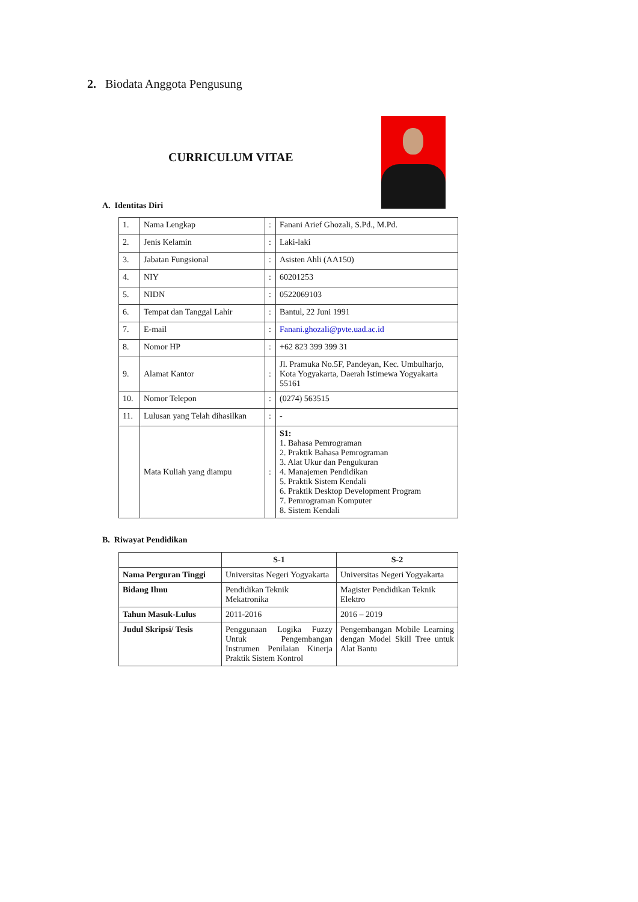2. Biodata Anggota Pengusung
CURRICULUM VITAE
A. Identitas Diri
| 1. | Nama Lengkap | : | Fanani Arief Ghozali, S.Pd., M.Pd. |
| 2. | Jenis Kelamin | : | Laki-laki |
| 3. | Jabatan Fungsional | : | Asisten Ahli (AA150) |
| 4. | NIY | : | 60201253 |
| 5. | NIDN | : | 0522069103 |
| 6. | Tempat dan Tanggal Lahir | : | Bantul, 22 Juni 1991 |
| 7. | E-mail | : | Fanani.ghozali@pvte.uad.ac.id |
| 8. | Nomor HP | : | +62 823 399 399 31 |
| 9. | Alamat Kantor | : | Jl. Pramuka No.5F, Pandeyan, Kec. Umbulharjo, Kota Yogyakarta, Daerah Istimewa Yogyakarta 55161 |
| 10. | Nomor Telepon | : | (0274) 563515 |
| 11. | Lulusan yang Telah dihasilkan | : | - |
| | Mata Kuliah yang diampu | : | S1: 1. Bahasa Pemrograman 2. Praktik Bahasa Pemrograman 3. Alat Ukur dan Pengukuran 4. Manajemen Pendidikan 5. Praktik Sistem Kendali 6. Praktik Desktop Development Program 7. Pemrograman Komputer 8. Sistem Kendali |
B. Riwayat Pendidikan
| | S-1 | S-2 |
| --- | --- | --- |
| Nama Perguran Tinggi | Universitas Negeri Yogyakarta | Universitas Negeri Yogyakarta |
| Bidang Ilmu | Pendidikan Teknik Mekatronika | Magister Pendidikan Teknik Elektro |
| Tahun Masuk-Lulus | 2011-2016 | 2016 – 2019 |
| Judul Skripsi/ Tesis | Penggunaan Logika Fuzzy Untuk Pengembangan Instrumen Penilaian Kinerja Praktik Sistem Kontrol | Pengembangan Mobile Learning dengan Model Skill Tree untuk Alat Bantu |